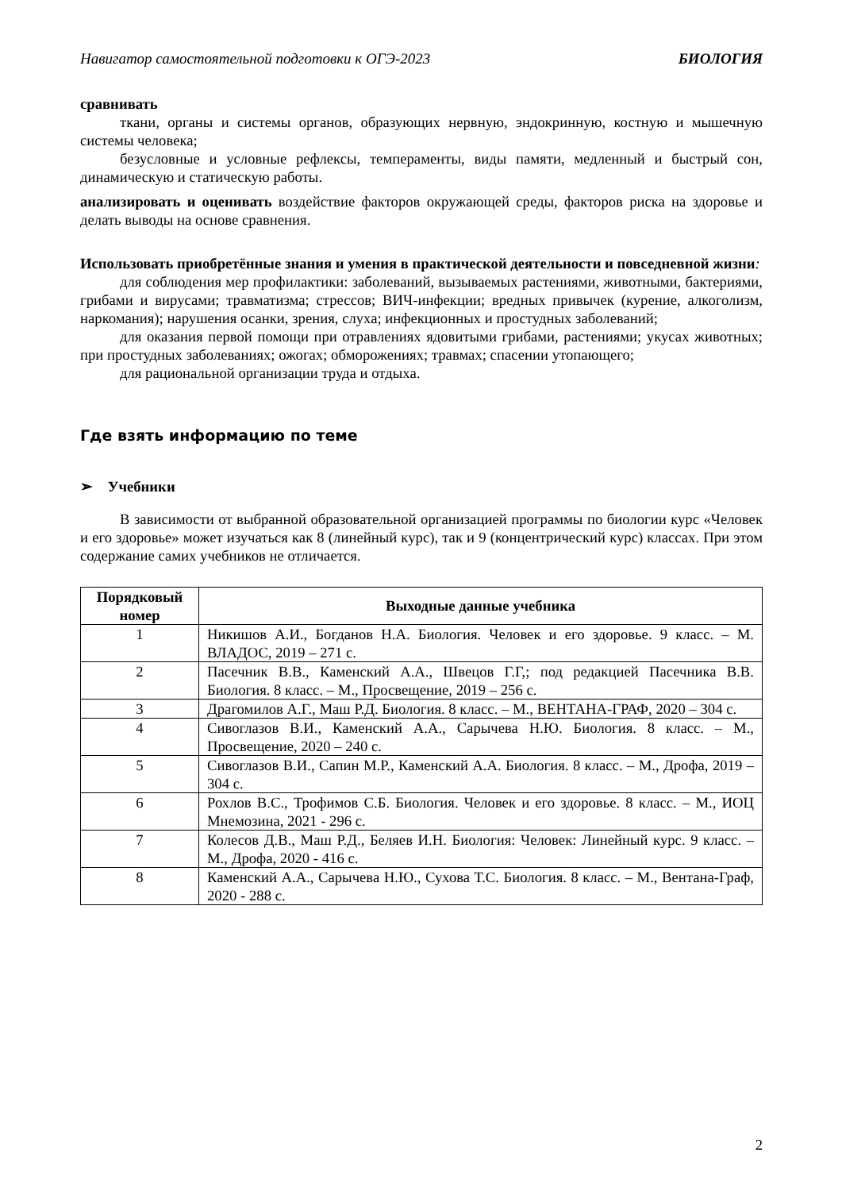Навигатор самостоятельной подготовки к ОГЭ-2023 БИОЛОГИЯ
сравнивать
ткани, органы и системы органов, образующих нервную, эндокринную, костную и мышечную системы человека;
безусловные и условные рефлексы, темпераменты, виды памяти, медленный и быстрый сон, динамическую и статическую работы.
анализировать и оценивать воздействие факторов окружающей среды, факторов риска на здоровье и делать выводы на основе сравнения.
Использовать приобретённые знания и умения в практической деятельности и повседневной жизни:
для соблюдения мер профилактики: заболеваний, вызываемых растениями, животными, бактериями, грибами и вирусами; травматизма; стрессов; ВИЧ-инфекции; вредных привычек (курение, алкоголизм, наркомания); нарушения осанки, зрения, слуха; инфекционных и простудных заболеваний;
для оказания первой помощи при отравлениях ядовитыми грибами, растениями; укусах животных; при простудных заболеваниях; ожогах; обморожениях; травмах; спасении утопающего;
для рациональной организации труда и отдыха.
Где взять информацию по теме
➢ Учебники
В зависимости от выбранной образовательной организацией программы по биологии курс «Человек и его здоровье» может изучаться как 8 (линейный курс), так и 9 (концентрический курс) классах. При этом содержание самих учебников не отличается.
| Порядковый номер | Выходные данные учебника |
| --- | --- |
| 1 | Никишов А.И., Богданов Н.А. Биология. Человек и его здоровье. 9 класс. – М. ВЛАДОС, 2019 – 271 с. |
| 2 | Пасечник В.В., Каменский А.А., Швецов Г.Г,; под редакцией Пасечника В.В. Биология. 8 класс. – М., Просвещение, 2019 – 256 с. |
| 3 | Драгомилов А.Г., Маш Р.Д. Биология. 8 класс. – М., ВЕНТАНА-ГРАФ, 2020 – 304 с. |
| 4 | Сивоглазов В.И., Каменский А.А., Сарычева Н.Ю. Биология. 8 класс. – М., Просвещение, 2020 – 240 с. |
| 5 | Сивоглазов В.И., Сапин М.Р., Каменский А.А. Биология. 8 класс. – М., Дрофа, 2019 – 304 с. |
| 6 | Рохлов В.С., Трофимов С.Б. Биология. Человек и его здоровье. 8 класс. – М., ИОЦ Мнемозина, 2021 - 296 с. |
| 7 | Колесов Д.В., Маш Р.Д., Беляев И.Н. Биология: Человек: Линейный курс. 9 класс. – М., Дрофа, 2020 - 416 с. |
| 8 | Каменский А.А., Сарычева Н.Ю., Сухова Т.С. Биология. 8 класс. – М., Вентана-Граф, 2020 - 288 с. |
2